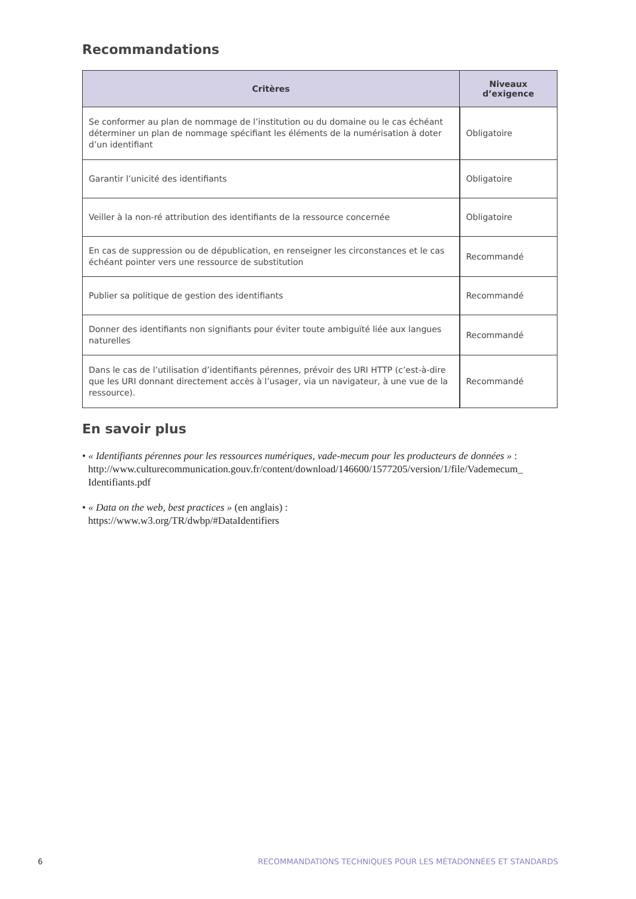Recommandations
| Critères | Niveaux d’exigence |
| --- | --- |
| Se conformer au plan de nommage de l’institution ou du domaine ou le cas échéant déterminer un plan de nommage spécifiant les éléments de la numérisation à doter d’un identifiant | Obligatoire |
| Garantir l’unicité des identifiants | Obligatoire |
| Veiller à la non-ré attribution des identifiants de la ressource concernée | Obligatoire |
| En cas de suppression ou de dépublication, en renseigner les circonstances et le cas échéant pointer vers une ressource de substitution | Recommandé |
| Publier sa politique de gestion des identifiants | Recommandé |
| Donner des identifiants non signifiants pour éviter toute ambiguïté liée aux langues naturelles | Recommandé |
| Dans le cas de l’utilisation d’identifiants pérennes, prévoir des URI HTTP (c’est-à-dire que les URI donnant directement accès à l’usager, via un navigateur, à une vue de la ressource). | Recommandé |
En savoir plus
• « Identifiants pérennes pour les ressources numériques, vade-mecum pour les producteurs de données » : http://www.culturecommunication.gouv.fr/content/download/146600/1577205/version/1/file/Vademecum_ Identifiants.pdf
• « Data on the web, best practices » (en anglais) :
https://www.w3.org/TR/dwbp/#DataIdentifiers
6 RECOMMANDATIONS TECHNIQUES POUR LES MÉTADONNÉES ET STANDARDS